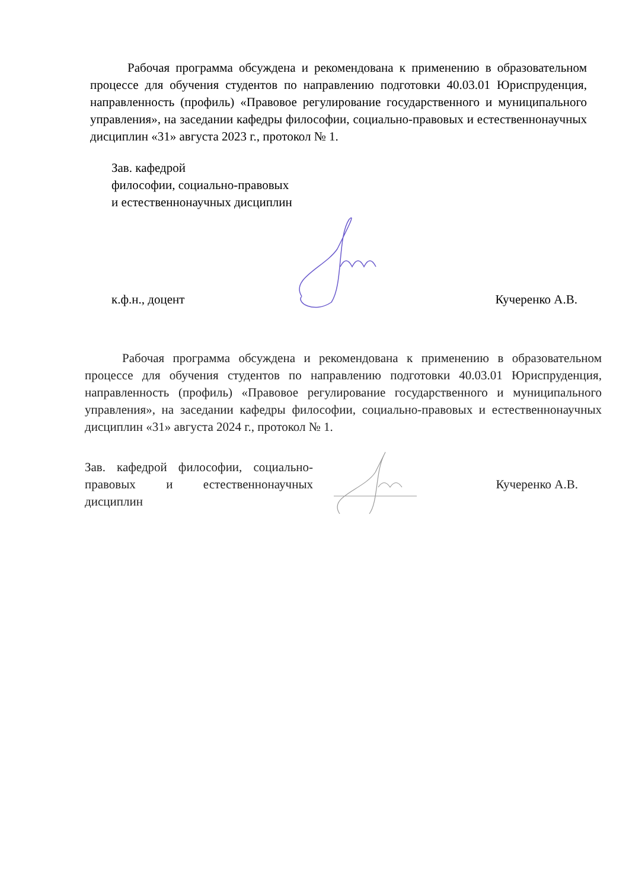Рабочая программа обсуждена и рекомендована к применению в образовательном процессе для обучения студентов по направлению подготовки 40.03.01 Юриспруденция, направленность (профиль) «Правовое регулирование государственного и муниципального управления», на заседании кафедры философии, социально-правовых и естественнонаучных дисциплин «31» августа 2023 г., протокол № 1.
Зав. кафедрой
философии, социально-правовых
и естественнонаучных дисциплин
к.ф.н., доцент Кучеренко А.В.
Рабочая программа обсуждена и рекомендована к применению в образовательном процессе для обучения студентов по направлению подготовки 40.03.01 Юриспруденция, направленность (профиль) «Правовое регулирование государственного и муниципального управления», на заседании кафедры философии, социально-правовых и естественнонаучных дисциплин «31» августа 2024 г., протокол № 1.
Зав. кафедрой философии, социально-правовых и естественнонаучных дисциплин
Кучеренко А.В.